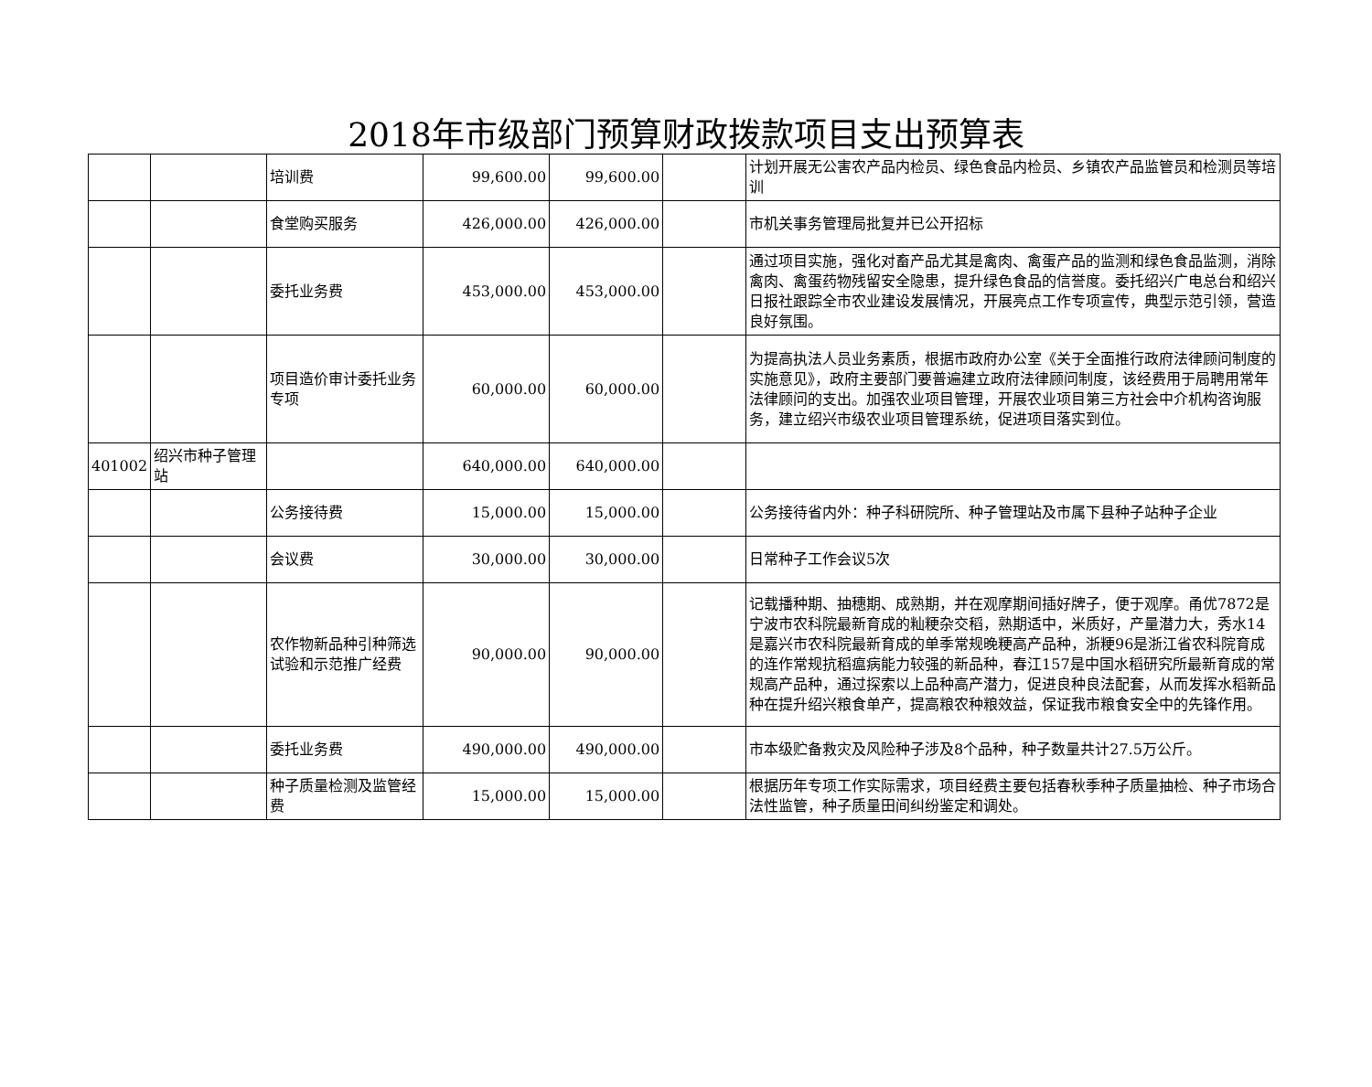2018年市级部门预算财政拨款项目支出预算表
| | | 培训费 | 99,600.00 | 99,600.00 | | 计划开展无公害农产品内检员、绿色食品内检员、乡镇农产品监管员和检测员等培训 |
| | | 食堂购买服务 | 426,000.00 | 426,000.00 | | 市机关事务管理局批复并已公开招标 |
| | | 委托业务费 | 453,000.00 | 453,000.00 | | 通过项目实施，强化对畜产品尤其是禽肉、禽蛋产品的监测和绿色食品监测，消除禽肉、禽蛋药物残留安全隐患，提升绿色食品的信誉度。委托绍兴广电总台和绍兴日报社跟踪全市农业建设发展情况，开展亮点工作专项宣传，典型示范引领，营造良好氛围。 |
| | | 项目造价审计委托业务专项 | 60,000.00 | 60,000.00 | | 为提高执法人员业务素质，根据市政府办公室《关于全面推行政府法律顾问制度的实施意见》，政府主要部门要普遍建立政府法律顾问制度，该经费用于局聘用常年法律顾问的支出。加强农业项目管理，开展农业项目第三方社会中介机构咨询服务，建立绍兴市级农业项目管理系统，促进项目落实到位。 |
| 401002 | 绍兴市种子管理站 | | 640,000.00 | 640,000.00 | | |
| | | 公务接待费 | 15,000.00 | 15,000.00 | | 公务接待省内外：种子科研院所、种子管理站及市属下县种子站种子企业 |
| | | 会议费 | 30,000.00 | 30,000.00 | | 日常种子工作会议5次 |
| | | 农作物新品种引种筛选试验和示范推广经费 | 90,000.00 | 90,000.00 | | 记载播种期、抽穗期、成熟期，并在观摩期间插好牌子，便于观摩。甬优7872是宁波市农科院最新育成的籼粳杂交稻，熟期适中，米质好，产量潜力大，秀水14是嘉兴市农科院最新育成的单季常规晚粳高产品种，浙粳96是浙江省农科院育成的连作常规抗稻瘟病能力较强的新品种，春江157是中国水稻研究所最新育成的常规高产品种，通过探索以上品种高产潜力，促进良种良法配套，从而发挥水稻新品种在提升绍兴粮食单产，提高粮农种粮效益，保证我市粮食安全中的先锋作用。 |
| | | 委托业务费 | 490,000.00 | 490,000.00 | | 市本级贮备救灾及风险种子涉及8个品种，种子数量共计27.5万公斤。 |
| | | 种子质量检测及监管经费 | 15,000.00 | 15,000.00 | | 根据历年专项工作实际需求，项目经费主要包括春秋季种子质量抽检、种子市场合法性监管，种子质量田间纠纷鉴定和调处。 |